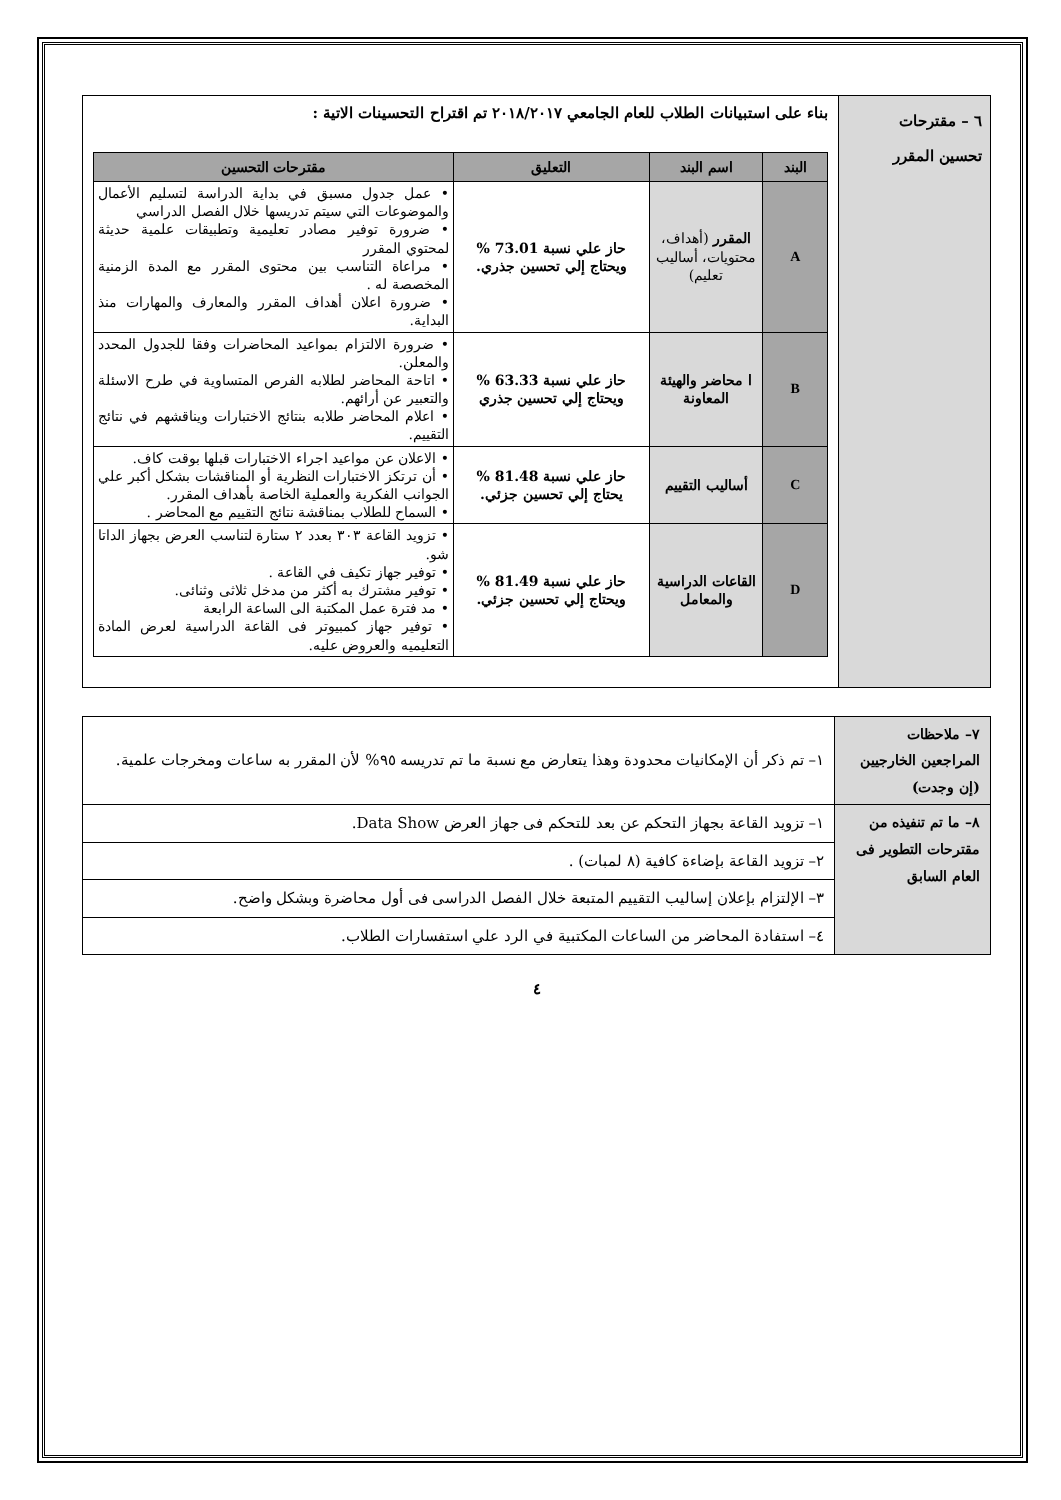| ٦ – مقترحات تحسين المقرر | بناء على استبيانات الطلاب للعام الجامعي ٢٠١٨/٢٠١٧ تم اقتراح التحسينات الاتية : / البند / اسم البند / التعليق / مقترحات التحسين / / --- / --- / --- / --- / / A / المقرر (أهداف، محتويات، أساليب تعليم) / حاز علي نسبة 73.01 % ويحتاج إلي تحسين جذري. / • عمل جدول مسبق في بداية الدراسة لتسليم الأعمال والموضوعات التي سيتم تدريسها خلال الفصل الدراسي • ضرورة توفير مصادر تعليمية وتطبيقات علمية حديثة لمحتوي المقرر • مراعاة التناسب بين محتوى المقرر مع المدة الزمنية المخصصة له . • ضرورة اعلان أهداف المقرر والمعارف والمهارات منذ البداية. / / B / ا محاضر والهيئة المعاونة / حاز علي نسبة 63.33 % ويحتاج إلي تحسين جذري / • ضرورة الالتزام بمواعيد المحاضرات وفقا للجدول المحدد والمعلن. • اتاحة المحاضر لطلابه الفرص المتساوية في طرح الاسئلة والتعبير عن أرائهم. • اعلام المحاضر طلابه بنتائج الاختبارات ويناقشهم في نتائج التقييم. / / C / أساليب التقييم / حاز علي نسبة 81.48 % يحتاج إلي تحسين جزئي. / • الاعلان عن مواعيد اجراء الاختبارات قبلها بوقت كاف. • أن ترتكز الاختبارات النظرية أو المناقشات بشكل أكبر علي الجوانب الفكرية والعملية الخاصة بأهداف المقرر. • السماح للطلاب بمناقشة نتائج التقييم مع المحاضر . / / D / القاعات الدراسية والمعامل / حاز علي نسبة 81.49 % ويحتاج إلي تحسين جزئي. / • تزويد القاعة ٣٠٣ بعدد ٢ ستارة لتناسب العرض بجهاز الداتا شو. • توفير جهاز تكيف في القاعة . • توفير مشترك به أكثر من مدخل ثلاثى وثنائى. • مد فترة عمل المكتبة الى الساعة الرابعة • توفير جهاز كمبيوتر فى القاعة الدراسية لعرض المادة التعليميه والعروض عليه. / |
| ٧– ملاحظات المراجعين الخارجيين (إن وجدت) | ١– تم ذكر أن الإمكانيات محدودة وهذا يتعارض مع نسبة ما تم تدريسه ٩٥% لأن المقرر به ساعات ومخرجات علمية. |
| ٨– ما تم تنفيذه من مقترحات التطوير فى العام السابق | ١– تزويد القاعة بجهاز التحكم عن بعد للتحكم فى جهاز العرض Data Show. |
| | ٢– تزويد القاعة بإضاءة كافية (٨ لمبات) . |
| | ٣– الإلتزام بإعلان إساليب التقييم المتبعة خلال الفصل الدراسى فى أول محاضرة وبشكل واضح. |
| | ٤– استفادة المحاضر من الساعات المكتبية في الرد علي استفسارات الطلاب. |
٤